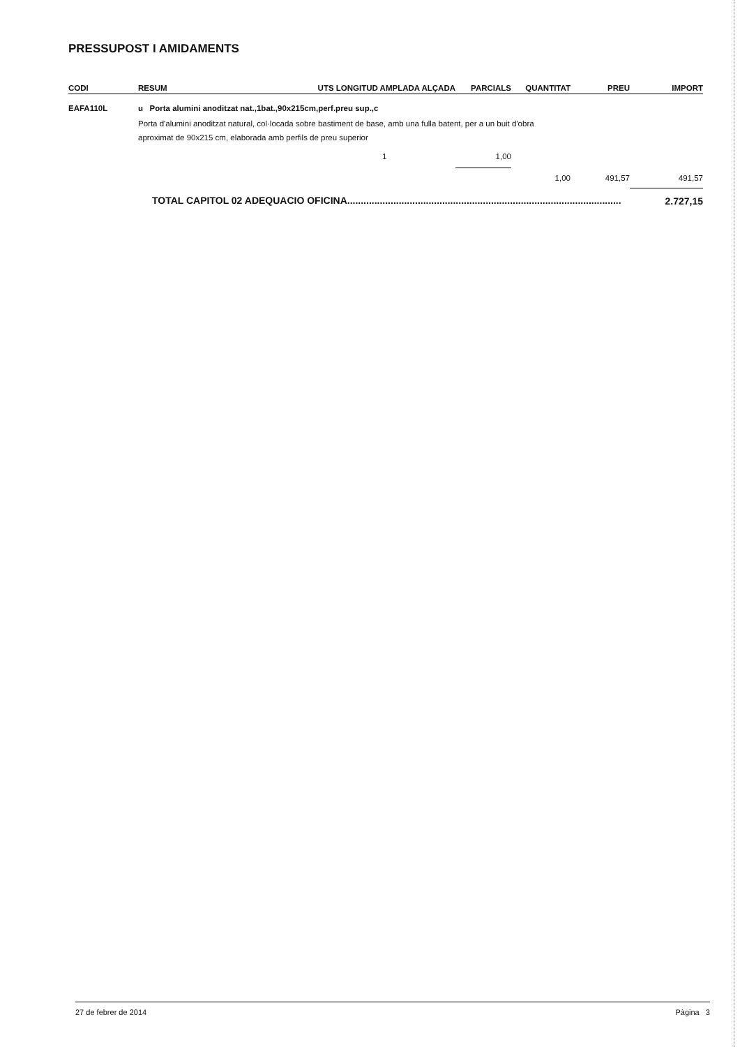PRESSUPOST I AMIDAMENTS
| CODI | RESUM | UTS LONGITUD AMPLADA ALÇADA | PARCIALS | QUANTITAT | PREU | IMPORT |
| --- | --- | --- | --- | --- | --- | --- |
| EAFA110L | u Porta alumini anoditzat nat.,1bat.,90x215cm,perf.preu sup.,c | | | | | |
| | Porta d'alumini anoditzat natural, col·locada sobre bastiment de base, amb una fulla batent, per a un buit d'obra aproximat de 90x215 cm, elaborada amb perfils de preu superior | | | | | |
| | | 1 | 1,00 | | | |
| | | | | 1,00 | 491,57 | 491,57 |
| | TOTAL CAPITOL 02 ADEQUACIO OFICINA..................................................................................................... | | | | | 2.727,15 |
27 de febrer de 2014 Pàgina 3